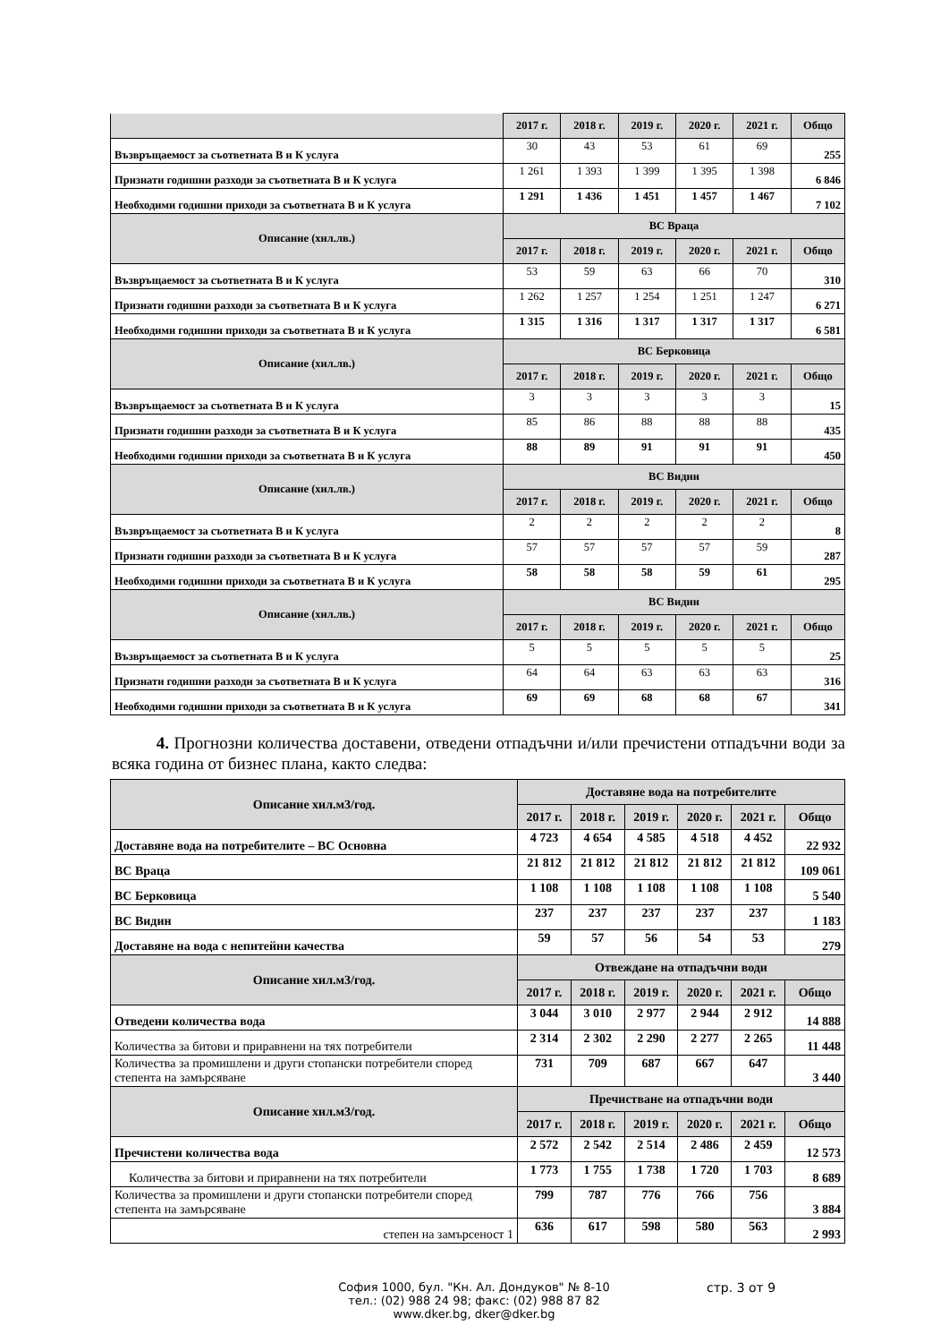| | 2017 г. | 2018 г. | 2019 г. | 2020 г. | 2021 г. | Общо |
| --- | --- | --- | --- | --- | --- | --- |
| Възвръщаемост за съответната В и К услуга | 30 | 43 | 53 | 61 | 69 | 255 |
| Признати годишни разходи за съответната В и К услуга | 1 261 | 1 393 | 1 399 | 1 395 | 1 398 | 6 846 |
| Необходими годишни приходи за съответната В и К услуга | 1 291 | 1 436 | 1 451 | 1 457 | 1 467 | 7 102 |
| Описание (хил.лв.) | ВС Враца | | | | | |
| | 2017 г. | 2018 г. | 2019 г. | 2020 г. | 2021 г. | Общо |
| Възвръщаемост за съответната В и К услуга | 53 | 59 | 63 | 66 | 70 | 310 |
| Признати годишни разходи за съответната В и К услуга | 1 262 | 1 257 | 1 254 | 1 251 | 1 247 | 6 271 |
| Необходими годишни приходи за съответната В и К услуга | 1 315 | 1 316 | 1 317 | 1 317 | 1 317 | 6 581 |
| Описание (хил.лв.) | ВС Берковица | | | | | |
| | 2017 г. | 2018 г. | 2019 г. | 2020 г. | 2021 г. | Общо |
| Възвръщаемост за съответната В и К услуга | 3 | 3 | 3 | 3 | 3 | 15 |
| Признати годишни разходи за съответната В и К услуга | 85 | 86 | 88 | 88 | 88 | 435 |
| Необходими годишни приходи за съответната В и К услуга | 88 | 89 | 91 | 91 | 91 | 450 |
| Описание (хил.лв.) | ВС Видин | | | | | |
| | 2017 г. | 2018 г. | 2019 г. | 2020 г. | 2021 г. | Общо |
| Възвръщаемост за съответната В и К услуга | 2 | 2 | 2 | 2 | 2 | 8 |
| Признати годишни разходи за съответната В и К услуга | 57 | 57 | 57 | 57 | 59 | 287 |
| Необходими годишни приходи за съответната В и К услуга | 58 | 58 | 58 | 59 | 61 | 295 |
| Описание (хил.лв.) | ВС Видин | | | | | |
| | 2017 г. | 2018 г. | 2019 г. | 2020 г. | 2021 г. | Общо |
| Възвръщаемост за съответната В и К услуга | 5 | 5 | 5 | 5 | 5 | 25 |
| Признати годишни разходи за съответната В и К услуга | 64 | 64 | 63 | 63 | 63 | 316 |
| Необходими годишни приходи за съответната В и К услуга | 69 | 69 | 68 | 68 | 67 | 341 |
4. Прогнозни количества доставени, отведени отпадъчни и/или пречистени отпадъчни води за всяка година от бизнес плана, както следва:
| Описание хил.м3/год. | Доставяне вода на потребителите | | | | | |
| --- | --- | --- | --- | --- | --- | --- |
| | 2017 г. | 2018 г. | 2019 г. | 2020 г. | 2021 г. | Общо |
| Доставяне вода на потребителите – ВС Основна | 4 723 | 4 654 | 4 585 | 4 518 | 4 452 | 22 932 |
| ВС Враца | 21 812 | 21 812 | 21 812 | 21 812 | 21 812 | 109 061 |
| ВС Берковица | 1 108 | 1 108 | 1 108 | 1 108 | 1 108 | 5 540 |
| ВС Видин | 237 | 237 | 237 | 237 | 237 | 1 183 |
| Доставяне на вода с непитейни качества | 59 | 57 | 56 | 54 | 53 | 279 |
| Описание хил.м3/год. | Отвеждане на отпадъчни води | | | | | |
| | 2017 г. | 2018 г. | 2019 г. | 2020 г. | 2021 г. | Общо |
| Отведени количества вода | 3 044 | 3 010 | 2 977 | 2 944 | 2 912 | 14 888 |
| Количества за битови и приравнени на тях потребители | 2 314 | 2 302 | 2 290 | 2 277 | 2 265 | 11 448 |
| Количества за промишлени и други стопански потребители според степента на замърсяване | 731 | 709 | 687 | 667 | 647 | 3 440 |
| Описание хил.м3/год. | Пречистване на отпадъчни води | | | | | |
| | 2017 г. | 2018 г. | 2019 г. | 2020 г. | 2021 г. | Общо |
| Пречистени количества вода | 2 572 | 2 542 | 2 514 | 2 486 | 2 459 | 12 573 |
| Количества за битови и приравнени на тях потребители | 1 773 | 1 755 | 1 738 | 1 720 | 1 703 | 8 689 |
| Количества за промишлени и други стопански потребители според степента на замърсяване | 799 | 787 | 776 | 766 | 756 | 3 884 |
| степен на замърсеност 1 | 636 | 617 | 598 | 580 | 563 | 2 993 |
София 1000, бул. "Кн. Ал. Дондуков" № 8-10
тел.: (02) 988 24 98; факс: (02) 988 87 82
www.dker.bg, dker@dker.bg
стр. 3 от 9